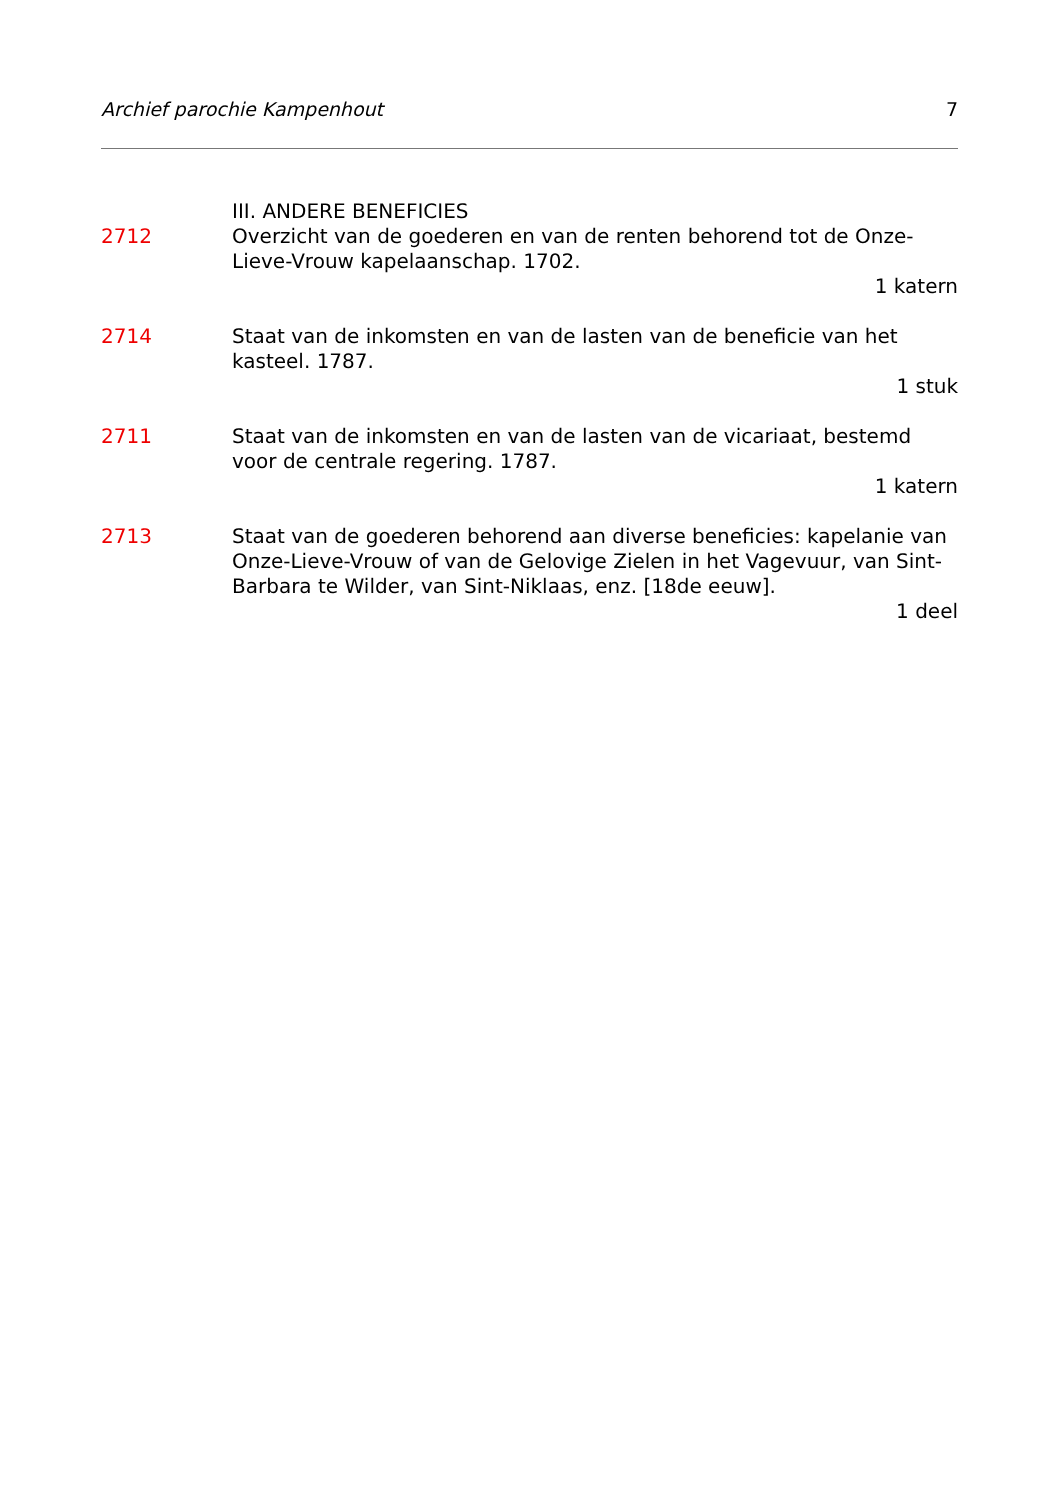Archief parochie Kampenhout 7
III. ANDERE BENEFICIES
2712 Overzicht van de goederen en van de renten behorend tot de Onze-Lieve-Vrouw kapelaanschap. 1702.
1 katern
2714 Staat van de inkomsten en van de lasten van de beneficie van het kasteel. 1787.
1 stuk
2711 Staat van de inkomsten en van de lasten van de vicariaat, bestemd voor de centrale regering. 1787.
1 katern
2713 Staat van de goederen behorend aan diverse beneficies: kapelanie van Onze-Lieve-Vrouw of van de Gelovige Zielen in het Vagevuur, van Sint-Barbara te Wilder, van Sint-Niklaas, enz. [18de eeuw].
1 deel